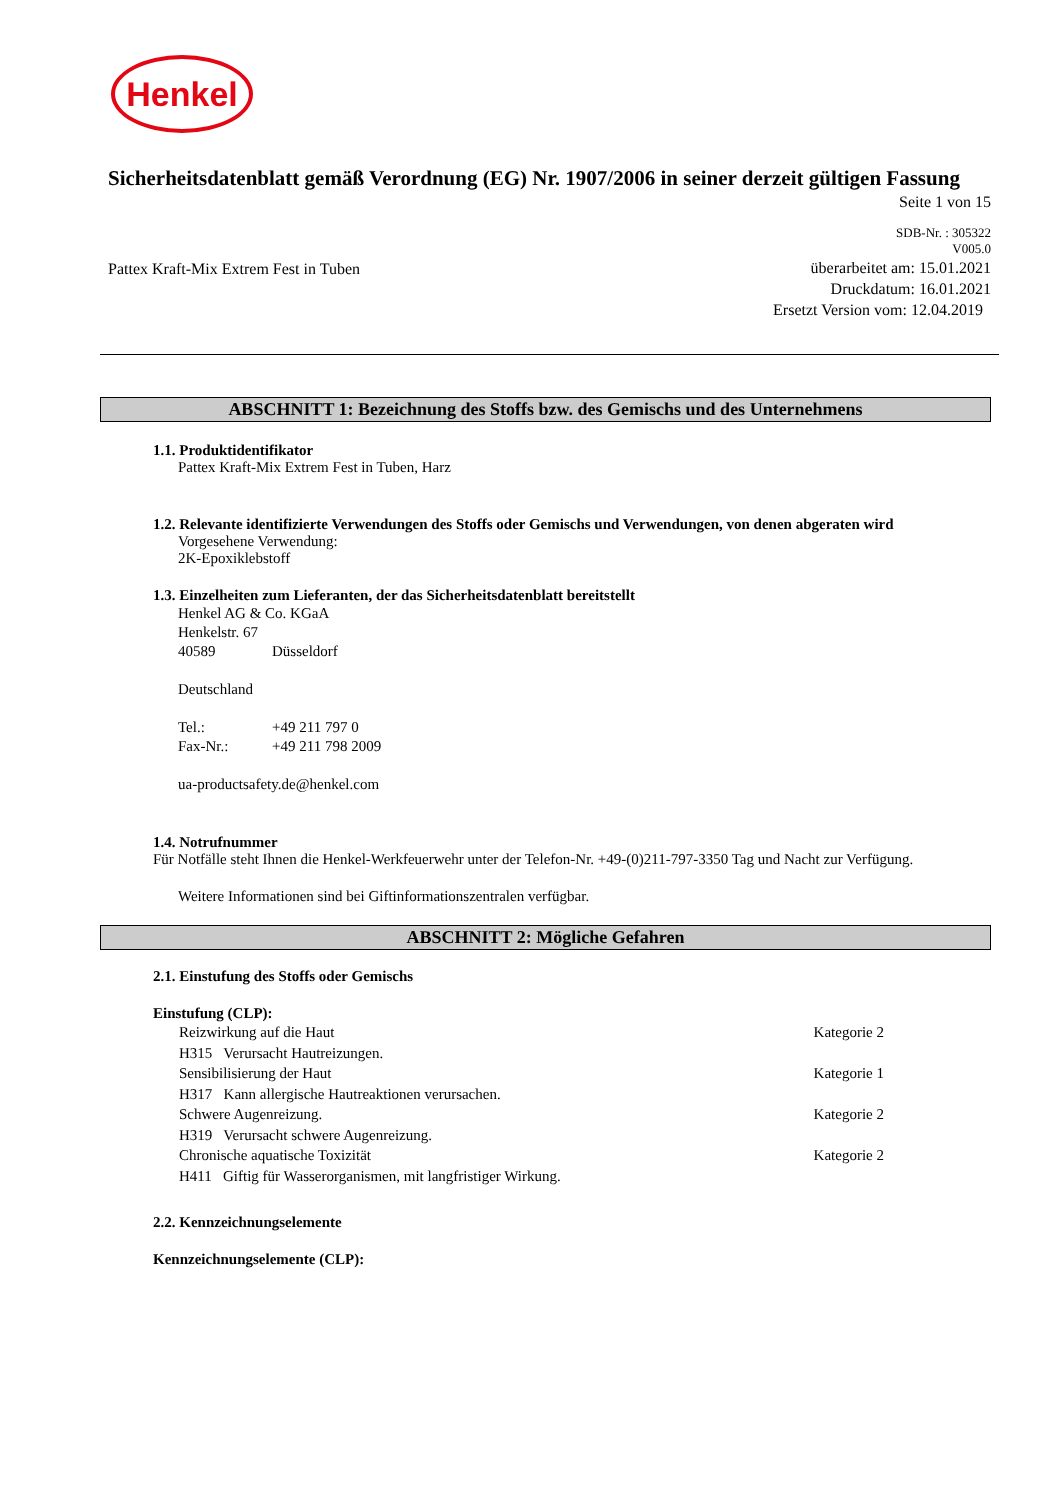Henkel
Sicherheitsdatenblatt gemäß Verordnung (EG) Nr. 1907/2006 in seiner derzeit gültigen Fassung
Seite 1 von 15
SDB-Nr. : 305322
V005.0
Pattex Kraft-Mix Extrem Fest in Tuben
überarbeitet am: 15.01.2021
Druckdatum: 16.01.2021
Ersetzt Version vom: 12.04.2019
ABSCHNITT 1: Bezeichnung des Stoffs bzw. des Gemischs und des Unternehmens
1.1. Produktidentifikator
Pattex Kraft-Mix Extrem Fest in Tuben, Harz
1.2. Relevante identifizierte Verwendungen des Stoffs oder Gemischs und Verwendungen, von denen abgeraten wird
Vorgesehene Verwendung:
2K-Epoxiklebstoff
1.3. Einzelheiten zum Lieferanten, der das Sicherheitsdatenblatt bereitstellt
Henkel AG & Co. KGaA
Henkelstr. 67
40589 Düsseldorf
Deutschland
Tel.: +49 211 797 0
Fax-Nr.: +49 211 798 2009
ua-productsafety.de@henkel.com
1.4. Notrufnummer
Für Notfälle steht Ihnen die Henkel-Werkfeuerwehr unter der Telefon-Nr. +49-(0)211-797-3350 Tag und Nacht zur Verfügung.
Weitere Informationen sind bei Giftinformationszentralen verfügbar.
ABSCHNITT 2: Mögliche Gefahren
2.1. Einstufung des Stoffs oder Gemischs
Einstufung (CLP):
Reizwirkung auf die Haut Kategorie 2
H315 Verursacht Hautreizungen.
Sensibilisierung der Haut Kategorie 1
H317 Kann allergische Hautreaktionen verursachen.
Schwere Augenreizung. Kategorie 2
H319 Verursacht schwere Augenreizung.
Chronische aquatische Toxizität Kategorie 2
H411 Giftig für Wasserorganismen, mit langfristiger Wirkung.
2.2. Kennzeichnungselemente
Kennzeichnungselemente (CLP):